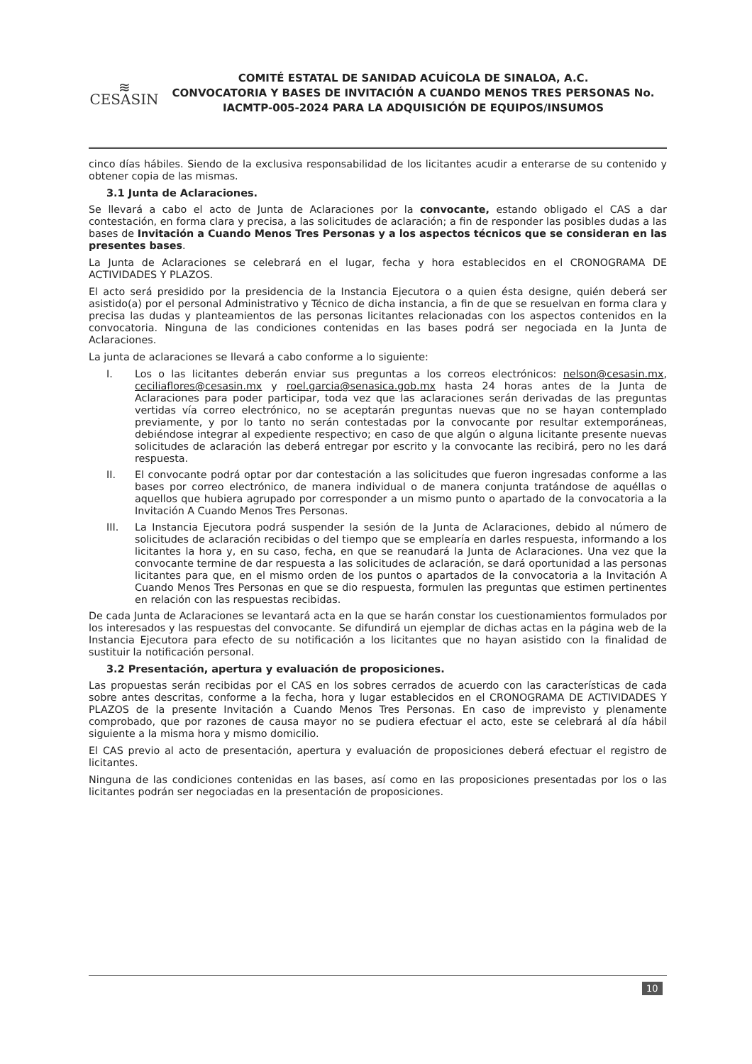≋
CESASIN
COMITÉ ESTATAL DE SANIDAD ACUÍCOLA DE SINALOA, A.C.
CONVOCATORIA Y BASES DE INVITACIÓN A CUANDO MENOS TRES PERSONAS No. IACMTP-005-2024 PARA LA ADQUISICIÓN DE EQUIPOS/INSUMOS
cinco días hábiles. Siendo de la exclusiva responsabilidad de los licitantes acudir a enterarse de su contenido y obtener copia de las mismas.
3.1 Junta de Aclaraciones.
Se llevará a cabo el acto de Junta de Aclaraciones por la convocante, estando obligado el CAS a dar contestación, en forma clara y precisa, a las solicitudes de aclaración; a fin de responder las posibles dudas a las bases de Invitación a Cuando Menos Tres Personas y a los aspectos técnicos que se consideran en las presentes bases.
La Junta de Aclaraciones se celebrará en el lugar, fecha y hora establecidos en el CRONOGRAMA DE ACTIVIDADES Y PLAZOS.
El acto será presidido por la presidencia de la Instancia Ejecutora o a quien ésta designe, quién deberá ser asistido(a) por el personal Administrativo y Técnico de dicha instancia, a fin de que se resuelvan en forma clara y precisa las dudas y planteamientos de las personas licitantes relacionadas con los aspectos contenidos en la convocatoria. Ninguna de las condiciones contenidas en las bases podrá ser negociada en la Junta de Aclaraciones.
La junta de aclaraciones se llevará a cabo conforme a lo siguiente:
I. Los o las licitantes deberán enviar sus preguntas a los correos electrónicos: nelson@cesasin.mx, ceciliaflores@cesasin.mx y roel.garcia@senasica.gob.mx hasta 24 horas antes de la Junta de Aclaraciones para poder participar, toda vez que las aclaraciones serán derivadas de las preguntas vertidas vía correo electrónico, no se aceptarán preguntas nuevas que no se hayan contemplado previamente, y por lo tanto no serán contestadas por la convocante por resultar extemporáneas, debiéndose integrar al expediente respectivo; en caso de que algún o alguna licitante presente nuevas solicitudes de aclaración las deberá entregar por escrito y la convocante las recibirá, pero no les dará respuesta.
II. El convocante podrá optar por dar contestación a las solicitudes que fueron ingresadas conforme a las bases por correo electrónico, de manera individual o de manera conjunta tratándose de aquéllas o aquellos que hubiera agrupado por corresponder a un mismo punto o apartado de la convocatoria a la Invitación A Cuando Menos Tres Personas.
III. La Instancia Ejecutora podrá suspender la sesión de la Junta de Aclaraciones, debido al número de solicitudes de aclaración recibidas o del tiempo que se emplearía en darles respuesta, informando a los licitantes la hora y, en su caso, fecha, en que se reanudará la Junta de Aclaraciones. Una vez que la convocante termine de dar respuesta a las solicitudes de aclaración, se dará oportunidad a las personas licitantes para que, en el mismo orden de los puntos o apartados de la convocatoria a la Invitación A Cuando Menos Tres Personas en que se dio respuesta, formulen las preguntas que estimen pertinentes en relación con las respuestas recibidas.
De cada Junta de Aclaraciones se levantará acta en la que se harán constar los cuestionamientos formulados por los interesados y las respuestas del convocante. Se difundirá un ejemplar de dichas actas en la página web de la Instancia Ejecutora para efecto de su notificación a los licitantes que no hayan asistido con la finalidad de sustituir la notificación personal.
3.2 Presentación, apertura y evaluación de proposiciones.
Las propuestas serán recibidas por el CAS en los sobres cerrados de acuerdo con las características de cada sobre antes descritas, conforme a la fecha, hora y lugar establecidos en el CRONOGRAMA DE ACTIVIDADES Y PLAZOS de la presente Invitación a Cuando Menos Tres Personas. En caso de imprevisto y plenamente comprobado, que por razones de causa mayor no se pudiera efectuar el acto, este se celebrará al día hábil siguiente a la misma hora y mismo domicilio.
El CAS previo al acto de presentación, apertura y evaluación de proposiciones deberá efectuar el registro de licitantes.
Ninguna de las condiciones contenidas en las bases, así como en las proposiciones presentadas por los o las licitantes podrán ser negociadas en la presentación de proposiciones.
10